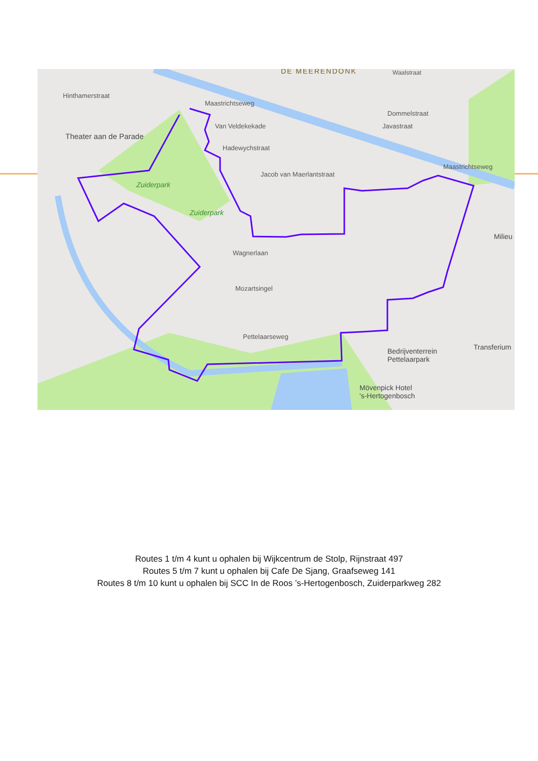Hinthamerstraat
Theater aan de Parade
Maastrichtseweg
Van Veldekekade
Hadewychstraat
Jacob van Maerlantstraat
Zuiderpark
Zuiderpark
Wagnerlaan
Mozartsingel
Pettelaarseweg
Dommelstraat
Javastraat
Maastrichtseweg
Bedrijventerrein
Pettelaarpark
Mövenpick Hotel
's-Hertogenbosch
Transferium
Milieu
Waalstraat
DE MEERENDONK
Routes 1 t/m 4 kunt u ophalen bij Wijkcentrum de Stolp, Rijnstraat 497
Routes 5 t/m 7 kunt u ophalen bij Cafe De Sjang, Graafseweg 141
Routes 8 t/m 10 kunt u ophalen bij SCC In de Roos ’s-Hertogenbosch, Zuiderparkweg 282